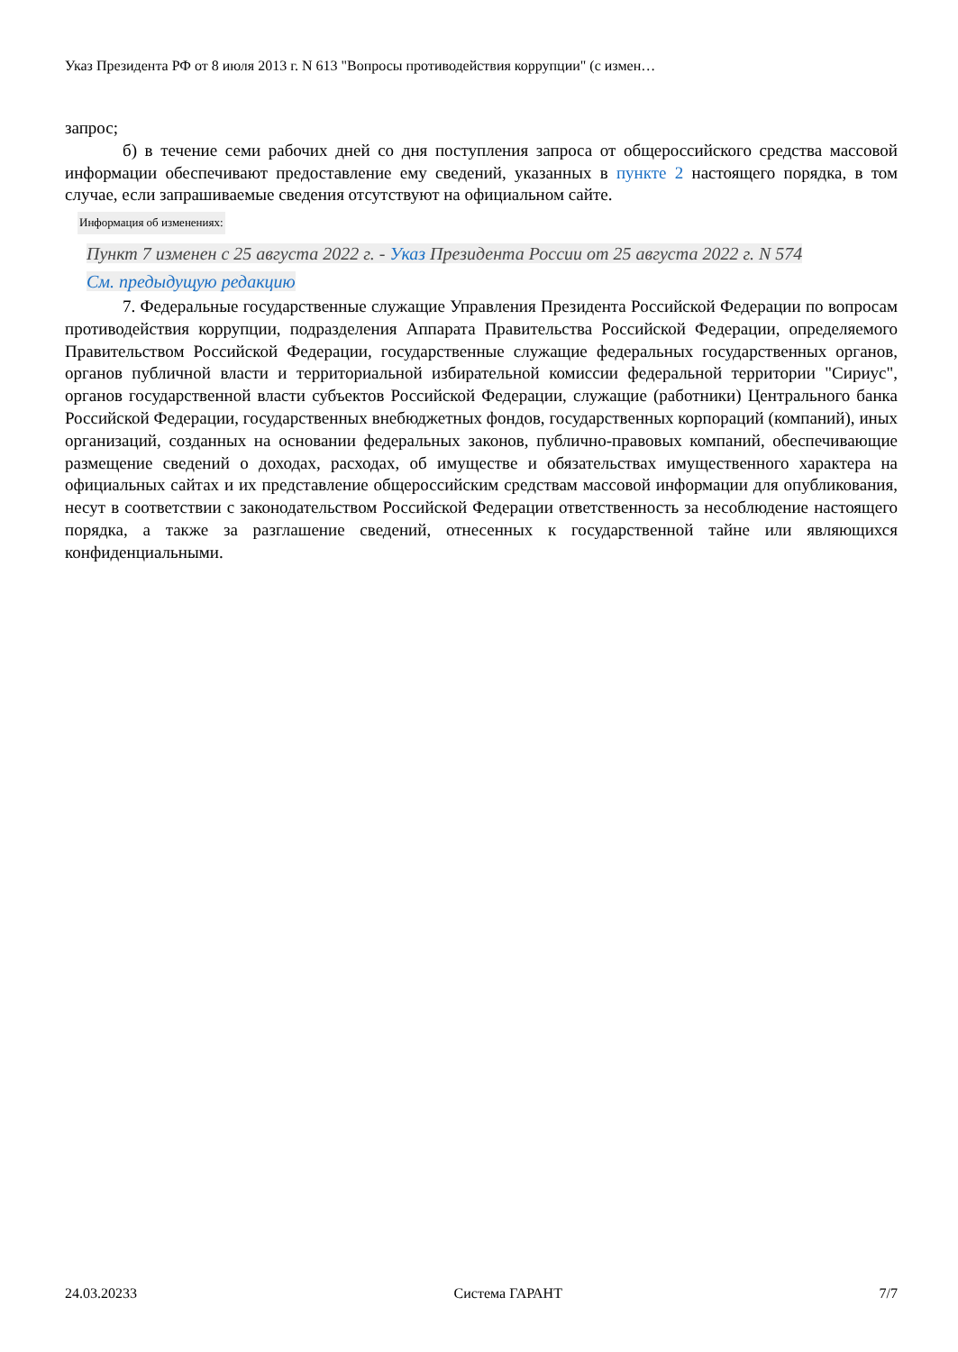Указ Президента РФ от 8 июля 2013 г. N 613 "Вопросы противодействия коррупции" (с измен…
запрос;
б) в течение семи рабочих дней со дня поступления запроса от общероссийского средства массовой информации обеспечивают предоставление ему сведений, указанных в пункте 2 настоящего порядка, в том случае, если запрашиваемые сведения отсутствуют на официальном сайте.
Информация об изменениях:
Пункт 7 изменен с 25 августа 2022 г. - Указ Президента России от 25 августа 2022 г. N 574
См. предыдущую редакцию
7. Федеральные государственные служащие Управления Президента Российской Федерации по вопросам противодействия коррупции, подразделения Аппарата Правительства Российской Федерации, определяемого Правительством Российской Федерации, государственные служащие федеральных государственных органов, органов публичной власти и территориальной избирательной комиссии федеральной территории "Сириус", органов государственной власти субъектов Российской Федерации, служащие (работники) Центрального банка Российской Федерации, государственных внебюджетных фондов, государственных корпораций (компаний), иных организаций, созданных на основании федеральных законов, публично-правовых компаний, обеспечивающие размещение сведений о доходах, расходах, об имуществе и обязательствах имущественного характера на официальных сайтах и их представление общероссийским средствам массовой информации для опубликования, несут в соответствии с законодательством Российской Федерации ответственность за несоблюдение настоящего порядка, а также за разглашение сведений, отнесенных к государственной тайне или являющихся конфиденциальными.
24.03.20233 Система ГАРАНТ 7/7